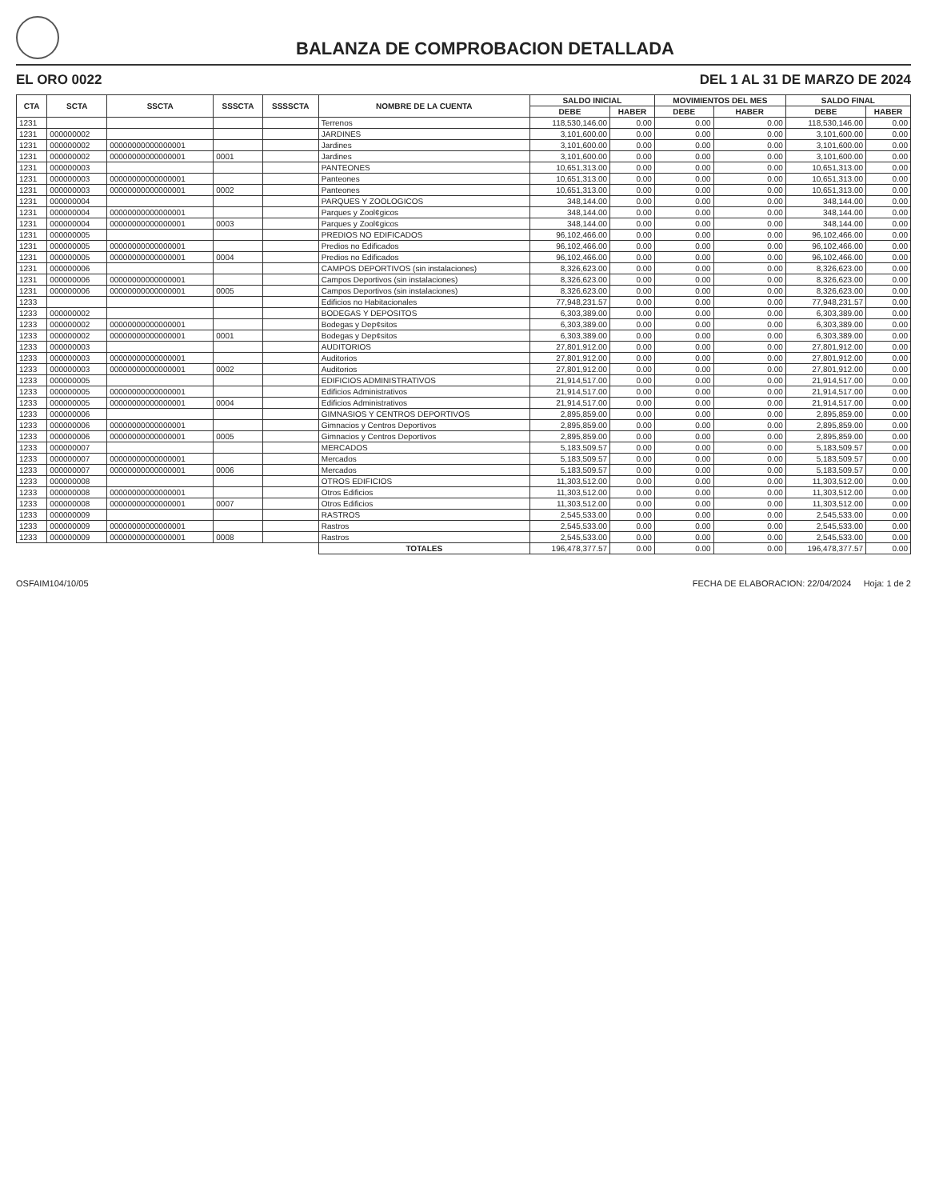BALANZA DE COMPROBACION DETALLADA
EL ORO 0022 DEL 1 AL 31 DE MARZO DE 2024
| CTA | SCTA | SSCTA | SSSCTA | SSSSCTA | NOMBRE DE LA CUENTA | SALDO INICIAL | | MOVIMIENTOS DEL MES | | SALDO FINAL | |
| --- | --- | --- | --- | --- | --- | --- | --- | --- | --- | --- | --- |
| | | | | | | DEBE | HABER | DEBE | HABER | DEBE | HABER |
| 1231 | | | | | Terrenos | 118,530,146.00 | 0.00 | 0.00 | 0.00 | 118,530,146.00 | 0.00 |
| 1231 | 000000002 | | | | JARDINES | 3,101,600.00 | 0.00 | 0.00 | 0.00 | 3,101,600.00 | 0.00 |
| 1231 | 000000002 | 00000000000000001 | | | Jardines | 3,101,600.00 | 0.00 | 0.00 | 0.00 | 3,101,600.00 | 0.00 |
| 1231 | 000000002 | 00000000000000001 | 0001 | | Jardines | 3,101,600.00 | 0.00 | 0.00 | 0.00 | 3,101,600.00 | 0.00 |
| 1231 | 000000003 | | | | PANTEONES | 10,651,313.00 | 0.00 | 0.00 | 0.00 | 10,651,313.00 | 0.00 |
| 1231 | 000000003 | 00000000000000001 | | | Panteones | 10,651,313.00 | 0.00 | 0.00 | 0.00 | 10,651,313.00 | 0.00 |
| 1231 | 000000003 | 00000000000000001 | 0002 | | Panteones | 10,651,313.00 | 0.00 | 0.00 | 0.00 | 10,651,313.00 | 0.00 |
| 1231 | 000000004 | | | | PARQUES Y ZOOLOGICOS | 348,144.00 | 0.00 | 0.00 | 0.00 | 348,144.00 | 0.00 |
| 1231 | 000000004 | 00000000000000001 | | | Parques y Zool¢gicos | 348,144.00 | 0.00 | 0.00 | 0.00 | 348,144.00 | 0.00 |
| 1231 | 000000004 | 00000000000000001 | 0003 | | Parques y Zool¢gicos | 348,144.00 | 0.00 | 0.00 | 0.00 | 348,144.00 | 0.00 |
| 1231 | 000000005 | | | | PREDIOS NO EDIFICADOS | 96,102,466.00 | 0.00 | 0.00 | 0.00 | 96,102,466.00 | 0.00 |
| 1231 | 000000005 | 00000000000000001 | | | Predios no Edificados | 96,102,466.00 | 0.00 | 0.00 | 0.00 | 96,102,466.00 | 0.00 |
| 1231 | 000000005 | 00000000000000001 | 0004 | | Predios no Edificados | 96,102,466.00 | 0.00 | 0.00 | 0.00 | 96,102,466.00 | 0.00 |
| 1231 | 000000006 | | | | CAMPOS DEPORTIVOS (sin instalaciones) | 8,326,623.00 | 0.00 | 0.00 | 0.00 | 8,326,623.00 | 0.00 |
| 1231 | 000000006 | 00000000000000001 | | | Campos Deportivos (sin instalaciones) | 8,326,623.00 | 0.00 | 0.00 | 0.00 | 8,326,623.00 | 0.00 |
| 1231 | 000000006 | 00000000000000001 | 0005 | | Campos Deportivos (sin instalaciones) | 8,326,623.00 | 0.00 | 0.00 | 0.00 | 8,326,623.00 | 0.00 |
| 1233 | | | | | Edificios no Habitacionales | 77,948,231.57 | 0.00 | 0.00 | 0.00 | 77,948,231.57 | 0.00 |
| 1233 | 000000002 | | | | BODEGAS Y DEPOSITOS | 6,303,389.00 | 0.00 | 0.00 | 0.00 | 6,303,389.00 | 0.00 |
| 1233 | 000000002 | 00000000000000001 | | | Bodegas y Dep¢sitos | 6,303,389.00 | 0.00 | 0.00 | 0.00 | 6,303,389.00 | 0.00 |
| 1233 | 000000002 | 00000000000000001 | 0001 | | Bodegas y Dep¢sitos | 6,303,389.00 | 0.00 | 0.00 | 0.00 | 6,303,389.00 | 0.00 |
| 1233 | 000000003 | | | | AUDITORIOS | 27,801,912.00 | 0.00 | 0.00 | 0.00 | 27,801,912.00 | 0.00 |
| 1233 | 000000003 | 00000000000000001 | | | Auditorios | 27,801,912.00 | 0.00 | 0.00 | 0.00 | 27,801,912.00 | 0.00 |
| 1233 | 000000003 | 00000000000000001 | 0002 | | Auditorios | 27,801,912.00 | 0.00 | 0.00 | 0.00 | 27,801,912.00 | 0.00 |
| 1233 | 000000005 | | | | EDIFICIOS ADMINISTRATIVOS | 21,914,517.00 | 0.00 | 0.00 | 0.00 | 21,914,517.00 | 0.00 |
| 1233 | 000000005 | 00000000000000001 | | | Edificios Administrativos | 21,914,517.00 | 0.00 | 0.00 | 0.00 | 21,914,517.00 | 0.00 |
| 1233 | 000000005 | 00000000000000001 | 0004 | | Edificios Administrativos | 21,914,517.00 | 0.00 | 0.00 | 0.00 | 21,914,517.00 | 0.00 |
| 1233 | 000000006 | | | | GIMNASIOS Y CENTROS DEPORTIVOS | 2,895,859.00 | 0.00 | 0.00 | 0.00 | 2,895,859.00 | 0.00 |
| 1233 | 000000006 | 00000000000000001 | | | Gimnacios y Centros Deportivos | 2,895,859.00 | 0.00 | 0.00 | 0.00 | 2,895,859.00 | 0.00 |
| 1233 | 000000006 | 00000000000000001 | 0005 | | Gimnacios y Centros Deportivos | 2,895,859.00 | 0.00 | 0.00 | 0.00 | 2,895,859.00 | 0.00 |
| 1233 | 000000007 | | | | MERCADOS | 5,183,509.57 | 0.00 | 0.00 | 0.00 | 5,183,509.57 | 0.00 |
| 1233 | 000000007 | 00000000000000001 | | | Mercados | 5,183,509.57 | 0.00 | 0.00 | 0.00 | 5,183,509.57 | 0.00 |
| 1233 | 000000007 | 00000000000000001 | 0006 | | Mercados | 5,183,509.57 | 0.00 | 0.00 | 0.00 | 5,183,509.57 | 0.00 |
| 1233 | 000000008 | | | | OTROS EDIFICIOS | 11,303,512.00 | 0.00 | 0.00 | 0.00 | 11,303,512.00 | 0.00 |
| 1233 | 000000008 | 00000000000000001 | | | Otros Edificios | 11,303,512.00 | 0.00 | 0.00 | 0.00 | 11,303,512.00 | 0.00 |
| 1233 | 000000008 | 00000000000000001 | 0007 | | Otros Edificios | 11,303,512.00 | 0.00 | 0.00 | 0.00 | 11,303,512.00 | 0.00 |
| 1233 | 000000009 | | | | RASTROS | 2,545,533.00 | 0.00 | 0.00 | 0.00 | 2,545,533.00 | 0.00 |
| 1233 | 000000009 | 00000000000000001 | | | Rastros | 2,545,533.00 | 0.00 | 0.00 | 0.00 | 2,545,533.00 | 0.00 |
| 1233 | 000000009 | 00000000000000001 | 0008 | | Rastros | 2,545,533.00 | 0.00 | 0.00 | 0.00 | 2,545,533.00 | 0.00 |
| | | | | | TOTALES | 196,478,377.57 | 0.00 | 0.00 | 0.00 | 196,478,377.57 | 0.00 |
OSFAIM104/10/05 FECHA DE ELABORACION: 22/04/2024 Hoja: 1 de 2